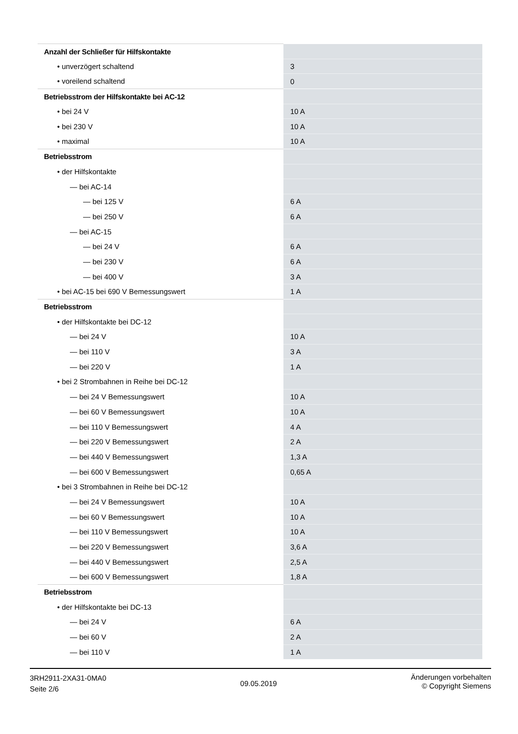| Anzahl der Schließer für Hilfskontakte | |
| • unverzögert schaltend | 3 |
| • voreilend schaltend | 0 |
| Betriebsstrom der Hilfskontakte bei AC-12 | |
| • bei 24 V | 10 A |
| • bei 230 V | 10 A |
| • maximal | 10 A |
| Betriebsstrom | |
| • der Hilfskontakte | |
| — bei AC-14 | |
| — bei 125 V | 6 A |
| — bei 250 V | 6 A |
| — bei AC-15 | |
| — bei 24 V | 6 A |
| — bei 230 V | 6 A |
| — bei 400 V | 3 A |
| • bei AC-15 bei 690 V Bemessungswert | 1 A |
| Betriebsstrom | |
| • der Hilfskontakte bei DC-12 | |
| — bei 24 V | 10 A |
| — bei 110 V | 3 A |
| — bei 220 V | 1 A |
| • bei 2 Strombahnen in Reihe bei DC-12 | |
| — bei 24 V Bemessungswert | 10 A |
| — bei 60 V Bemessungswert | 10 A |
| — bei 110 V Bemessungswert | 4 A |
| — bei 220 V Bemessungswert | 2 A |
| — bei 440 V Bemessungswert | 1,3 A |
| — bei 600 V Bemessungswert | 0,65 A |
| • bei 3 Strombahnen in Reihe bei DC-12 | |
| — bei 24 V Bemessungswert | 10 A |
| — bei 60 V Bemessungswert | 10 A |
| — bei 110 V Bemessungswert | 10 A |
| — bei 220 V Bemessungswert | 3,6 A |
| — bei 440 V Bemessungswert | 2,5 A |
| — bei 600 V Bemessungswert | 1,8 A |
| Betriebsstrom | |
| • der Hilfskontakte bei DC-13 | |
| — bei 24 V | 6 A |
| — bei 60 V | 2 A |
| — bei 110 V | 1 A |
3RH2911-2XA31-0MA0
Seite 2/6
09.05.2019
Änderungen vorbehalten
© Copyright Siemens